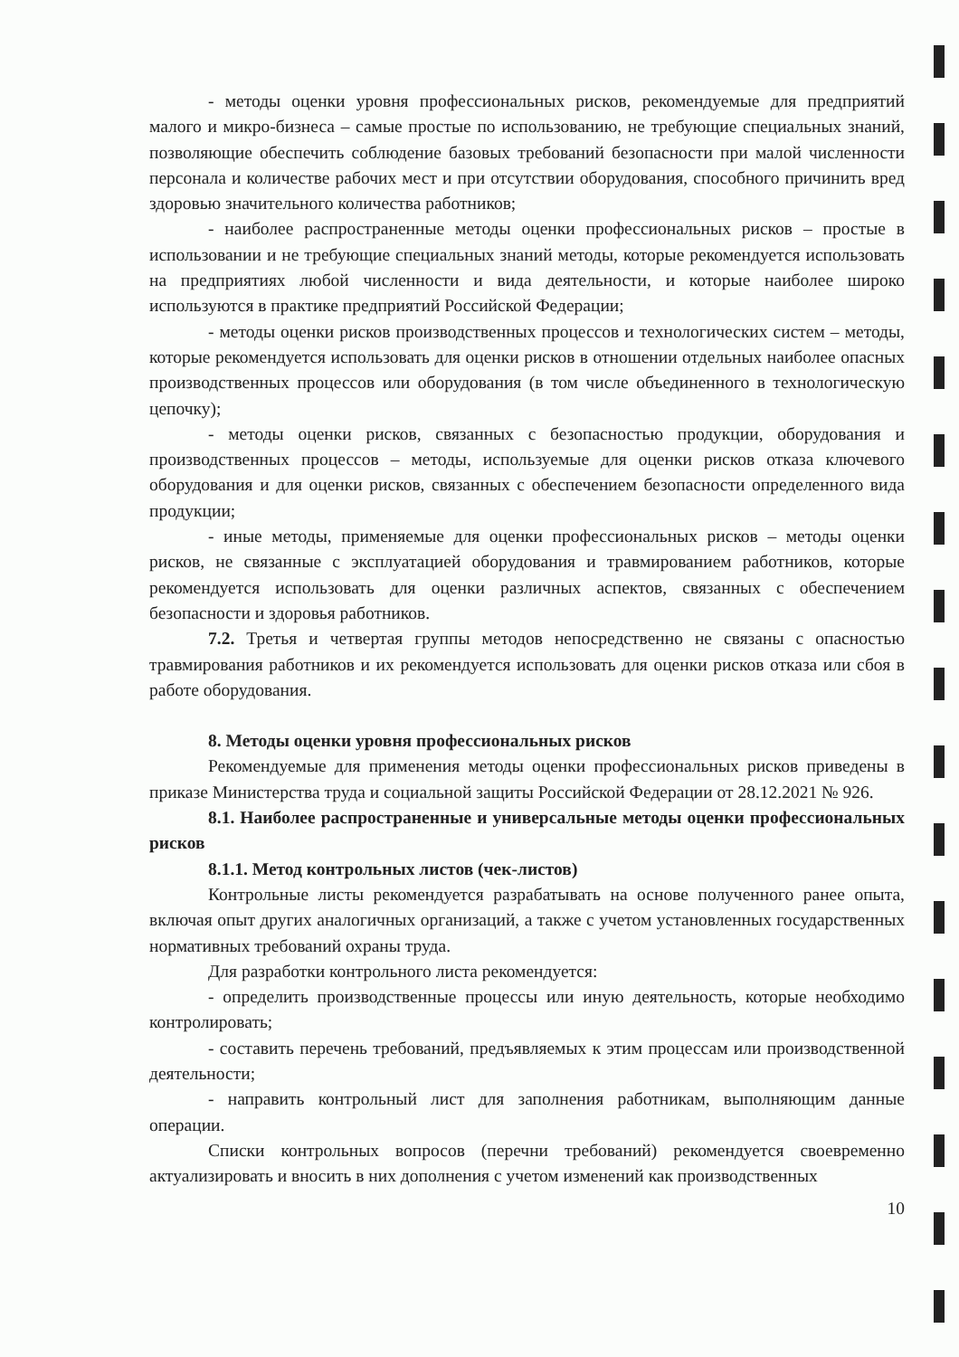- методы оценки уровня профессиональных рисков, рекомендуемые для предприятий малого и микро-бизнеса – самые простые по использованию, не требующие специальных знаний, позволяющие обеспечить соблюдение базовых требований безопасности при малой численности персонала и количестве рабочих мест и при отсутствии оборудования, способного причинить вред здоровью значительного количества работников;
- наиболее распространенные методы оценки профессиональных рисков – простые в использовании и не требующие специальных знаний методы, которые рекомендуется использовать на предприятиях любой численности и вида деятельности, и которые наиболее широко используются в практике предприятий Российской Федерации;
- методы оценки рисков производственных процессов и технологических систем – методы, которые рекомендуется использовать для оценки рисков в отношении отдельных наиболее опасных производственных процессов или оборудования (в том числе объединенного в технологическую цепочку);
- методы оценки рисков, связанных с безопасностью продукции, оборудования и производственных процессов – методы, используемые для оценки рисков отказа ключевого оборудования и для оценки рисков, связанных с обеспечением безопасности определенного вида продукции;
- иные методы, применяемые для оценки профессиональных рисков – методы оценки рисков, не связанные с эксплуатацией оборудования и травмированием работников, которые рекомендуется использовать для оценки различных аспектов, связанных с обеспечением безопасности и здоровья работников.
7.2. Третья и четвертая группы методов непосредственно не связаны с опасностью травмирования работников и их рекомендуется использовать для оценки рисков отказа или сбоя в работе оборудования.
8. Методы оценки уровня профессиональных рисков
Рекомендуемые для применения методы оценки профессиональных рисков приведены в приказе Министерства труда и социальной защиты Российской Федерации от 28.12.2021 № 926.
8.1. Наиболее распространенные и универсальные методы оценки профессиональных рисков
8.1.1. Метод контрольных листов (чек-листов)
Контрольные листы рекомендуется разрабатывать на основе полученного ранее опыта, включая опыт других аналогичных организаций, а также с учетом установленных государственных нормативных требований охраны труда.
Для разработки контрольного листа рекомендуется:
- определить производственные процессы или иную деятельность, которые необходимо контролировать;
- составить перечень требований, предъявляемых к этим процессам или производственной деятельности;
- направить контрольный лист для заполнения работникам, выполняющим данные операции.
Списки контрольных вопросов (перечни требований) рекомендуется своевременно актуализировать и вносить в них дополнения с учетом изменений как производственных
10